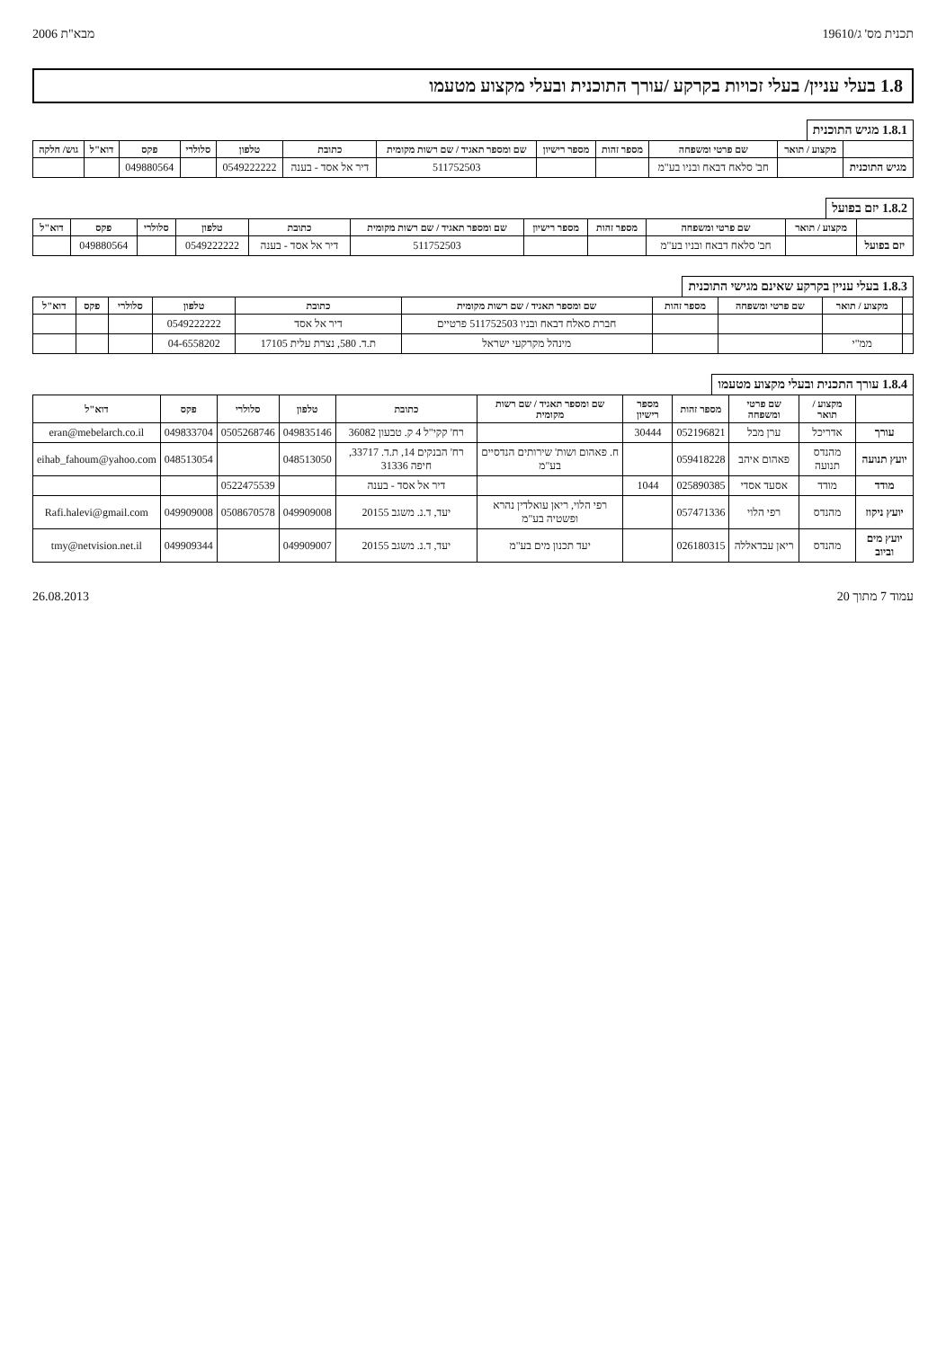תכנית מס' ג/19610 מבא"ת 2006
1.8 בעלי עניין/ בעלי זכויות בקרקע /עורך התוכנית ובעלי מקצוע מטעמו
1.8.1 מגיש התוכנית
| | מקצוע / תואר | שם פרטי ומשפחה | מספר זהות | מספר רישיון | שם ומספר תאגיד / שם רשות מקומית | כתובת | טלפון | סלולרי | פקס | דוא"ל | גוש/ חלקה |
| --- | --- | --- | --- | --- | --- | --- | --- | --- | --- | --- | --- |
| מגיש התוכנית | | חב' סלאח דבאח ובניו בע"מ | | | 511752503 | דיר אל אסד - בענה | 0549222222 | | 049880564 | | |
1.8.2 יזם בפועל
| | מקצוע / תואר | שם פרטי ומשפחה | מספר זהות | מספר רישיון | שם ומספר תאגיד / שם רשות מקומית | כתובת | טלפון | סלולרי | פקס | דוא"ל |
| --- | --- | --- | --- | --- | --- | --- | --- | --- | --- | --- |
| יזם בפועל | | חב' סלאח דבאח ובניו בע"מ | | | 511752503 | דיר אל אסד - בענה | 0549222222 | | 049880564 | |
1.8.3 בעלי עניין בקרקע שאינם מגישי התוכנית
| | מקצוע / תואר | שם פרטי ומשפחה | מספר זהות | שם ומספר תאגיד / שם רשות מקומית | כתובת | טלפון | סלולרי | פקס | דוא"ל |
| --- | --- | --- | --- | --- | --- | --- | --- | --- | --- |
| | | | | חברת סאלח דבאח ובניו 511752503 פרטיים | דיר אל אסד | 0549222222 | | | |
| | ממ"י | | | מינהל מקרקעי ישראל | ת.ד. 580, נצרת עלית 17105 | 04-6558202 | | | |
1.8.4 עורך התכנית ובעלי מקצוע מטעמו
| | מקצוע / תואר | שם פרטי ומשפחה | מספר זהות | מספר רישיון | שם ומספר תאגיד / שם רשות מקומית | כתובת | טלפון | סלולרי | פקס | דוא"ל |
| --- | --- | --- | --- | --- | --- | --- | --- | --- | --- | --- |
| עורך | אדריכל | ערן מבל | 052196821 | 30444 | | רח' קקי"ל 4 ק. טבעון 36082 | 049835146 | 0505268746 | 049833704 | eran@mebelarch.co.il |
| יועץ תנועה | מהנדס תנועה | פאהום איהב | 059418228 | | ח. פאהום ושות' שירותים הנדסיים בע"מ | רח' הבנקים 14, ת.ד. 33717, חיפה 31336 | 048513050 | | 048513054 | eihab_fahoum@yahoo.com |
| מודד | מודד | אסעד אסדי | 025890385 | 1044 | | דיר אל אסד - בענה | | 0522475539 | | |
| יועץ ניקוז | מהנדס | רפי הלוי | 057471336 | | רפי הלוי, ריאן עואלדין נהרא ופשטיה בע"מ | יעד, ד.נ. משגב 20155 | 049909008 | 0508670578 | 049909008 | Rafi.halevi@gmail.com |
| יועץ מים וביוב | מהנדס | ריאן עבדאללה | 026180315 | | יעד תכנון מים בע"מ | יעד, ד.נ. משגב 20155 | 049909007 | | 049909344 | tmy@netvision.net.il |
עמוד 7 מתוך 20 26.08.2013